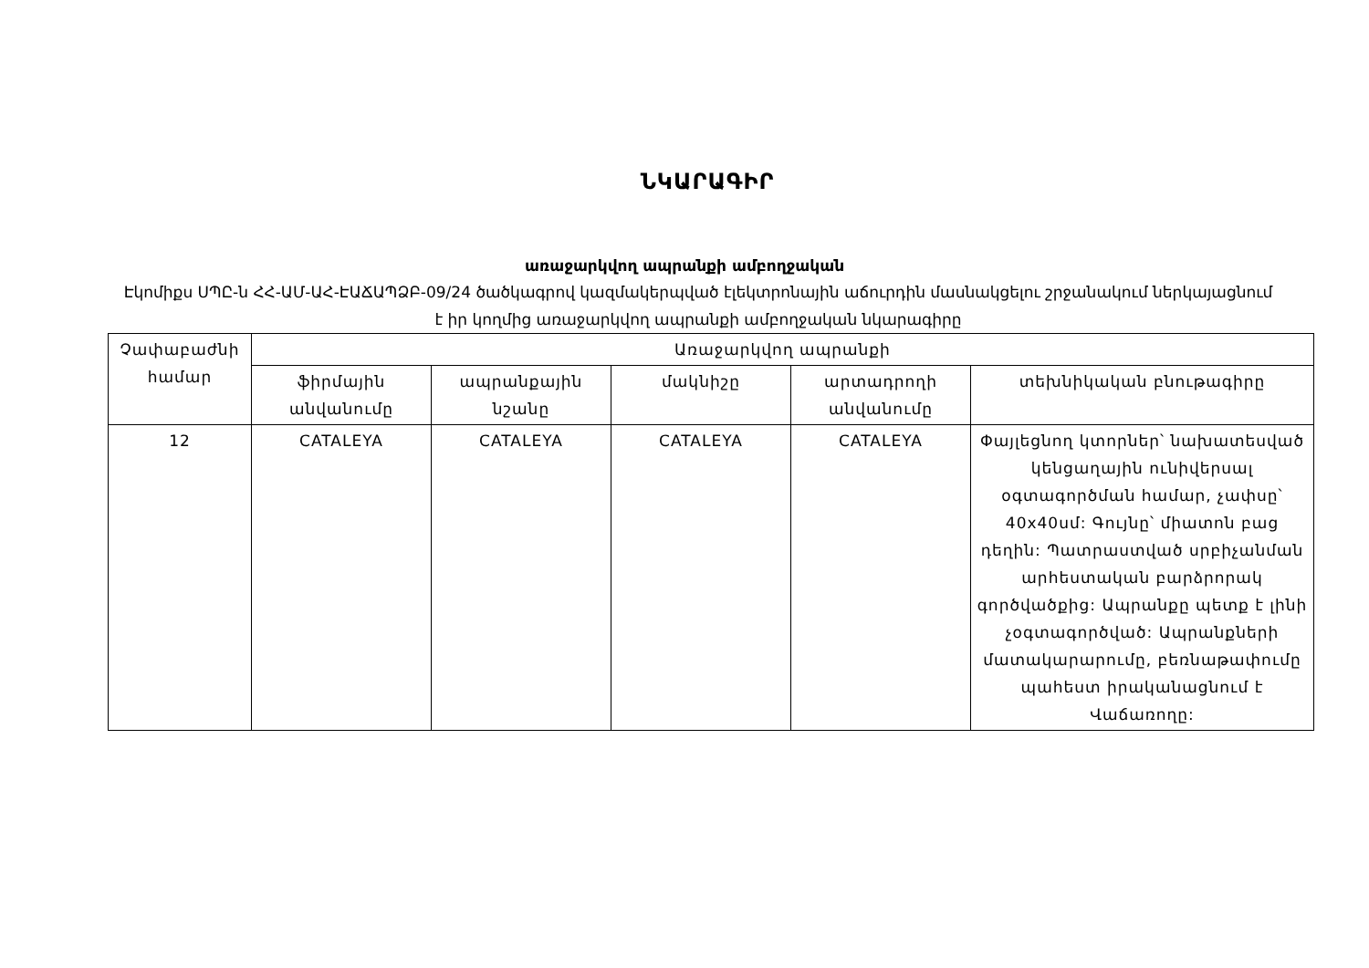ՆԿԱՐԱԳԻՐ
առաջարկվող ապրանքի ամբողջական
Էկոմիքս ՍՊԸ-ն ՀՀ-ԱՄ-ԱՀ-ԷԱՃԱՊՁԲ-09/24 ծածկագրով կազմակերպված էլեկտրոնային աճուրդին մասնակցելու շրջանակում ներկայացնում է իր կողմից առաջարկվող ապրանքի ամբողջական նկարագիրը
| Չափաբաժնի համար | Առաջարկվող ապրանքի | | | | |
| --- | --- | --- | --- | --- | --- |
| | ֆիրմային անվանումը | ապրանքային նշանը | մակնիշը | արտադրողի անվանումը | տեխնիկական բնութագիրը |
| 12 | CATALEYA | CATALEYA | CATALEYA | CATALEYA | Փայլեցնող կտորներ՝ նախատեսված կենցաղային ունիվերսալ օգտագործման համար, չափսը՝ 40x40սմ: Գույնը՝ միատոն բաց դեղին: Պատրաստված սրբիչանման արհեստական բարձրորակ գործվածքից: Ապրանքը պետք է լինի չօգտագործված: Ապրանքների մատակարարումը, բեռնաթափումը պահեստ իրականացնում է Վաճառողը: |